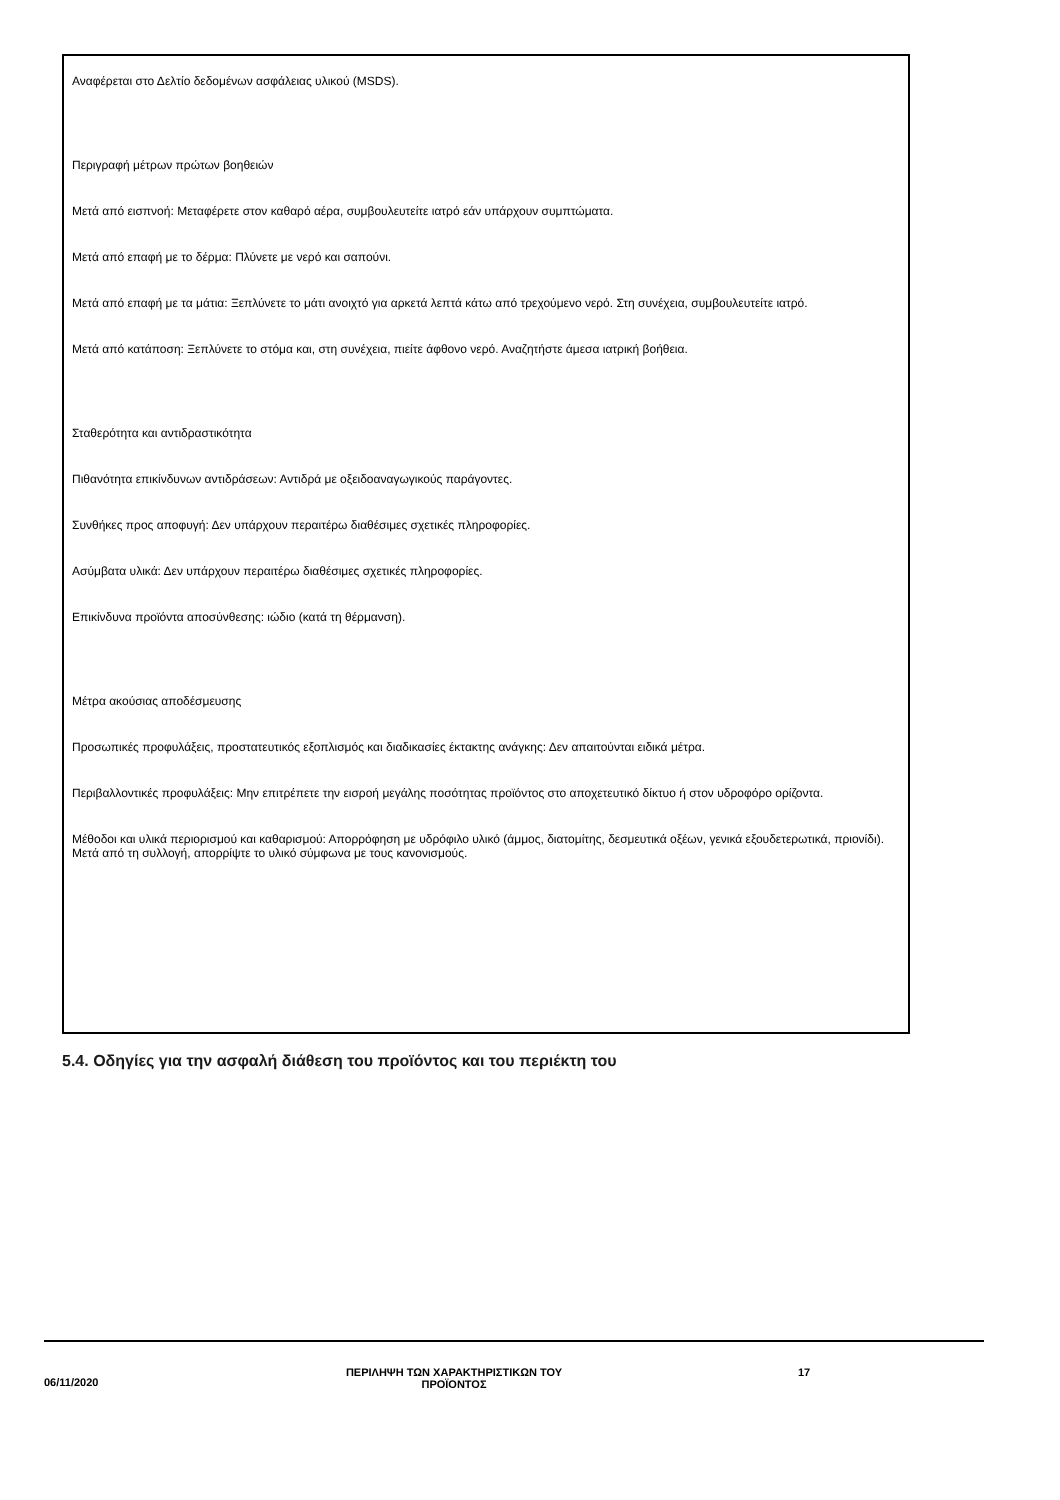Αναφέρεται στο Δελτίο δεδομένων ασφάλειας υλικού (MSDS).
Περιγραφή μέτρων πρώτων βοηθειών
Μετά από εισπνοή: Μεταφέρετε στον καθαρό αέρα, συμβουλευτείτε ιατρό εάν υπάρχουν συμπτώματα.
Μετά από επαφή με το δέρμα: Πλύνετε με νερό και σαπούνι.
Μετά από επαφή με τα μάτια: Ξεπλύνετε το μάτι ανοιχτό για αρκετά λεπτά κάτω από τρεχούμενο νερό. Στη συνέχεια, συμβουλευτείτε ιατρό.
Μετά από κατάποση: Ξεπλύνετε το στόμα και, στη συνέχεια, πιείτε άφθονο νερό. Αναζητήστε άμεσα ιατρική βοήθεια.
Σταθερότητα και αντιδραστικότητα
Πιθανότητα επικίνδυνων αντιδράσεων: Αντιδρά με οξειδοαναγωγικούς παράγοντες.
Συνθήκες προς αποφυγή: Δεν υπάρχουν περαιτέρω διαθέσιμες σχετικές πληροφορίες.
Ασύμβατα υλικά: Δεν υπάρχουν περαιτέρω διαθέσιμες σχετικές πληροφορίες.
Επικίνδυνα προϊόντα αποσύνθεσης: ιώδιο (κατά τη θέρμανση).
Μέτρα ακούσιας αποδέσμευσης
Προσωπικές προφυλάξεις, προστατευτικός εξοπλισμός και διαδικασίες έκτακτης ανάγκης: Δεν απαιτούνται ειδικά μέτρα.
Περιβαλλοντικές προφυλάξεις: Μην επιτρέπετε την εισροή μεγάλης ποσότητας προϊόντος στο αποχετευτικό δίκτυο ή στον υδροφόρο ορίζοντα.
Μέθοδοι και υλικά περιορισμού και καθαρισμού: Απορρόφηση με υδρόφιλο υλικό (άμμος, διατομίτης, δεσμευτικά οξέων, γενικά εξουδετερωτικά, πριονίδι). Μετά από τη συλλογή, απορρίψτε το υλικό σύμφωνα με τους κανονισμούς.
5.4. Οδηγίες για την ασφαλή διάθεση του προϊόντος και του περιέκτη του
06/11/2020
ΠΕΡΙΛΗΨΗ ΤΩΝ ΧΑΡΑΚΤΗΡΙΣΤΙΚΩΝ ΤΟΥ
ΠΡΟΪΟΝΤΟΣ
17